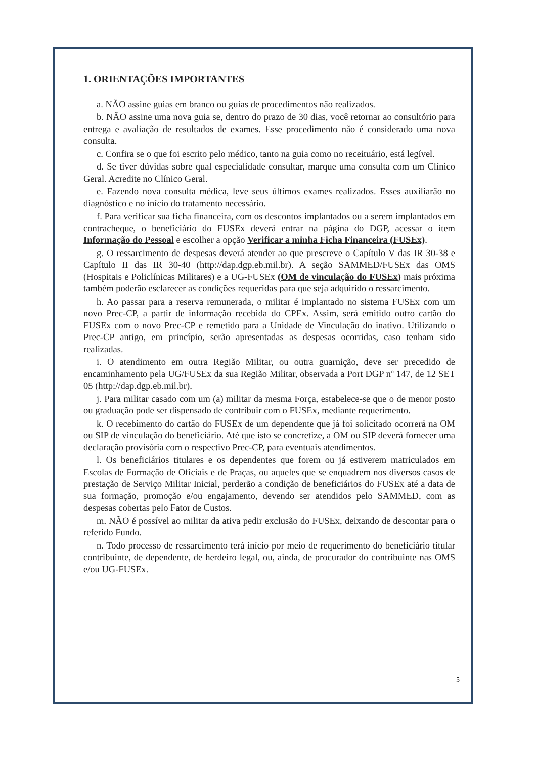1. ORIENTAÇÕES IMPORTANTES
a. NÃO assine guias em branco ou guias de procedimentos não realizados.
b. NÃO assine uma nova guia se, dentro do prazo de 30 dias, você retornar ao consultório para entrega e avaliação de resultados de exames. Esse procedimento não é considerado uma nova consulta.
c. Confira se o que foi escrito pelo médico, tanto na guia como no receituário, está legível.
d. Se tiver dúvidas sobre qual especialidade consultar, marque uma consulta com um Clínico Geral. Acredite no Clínico Geral.
e. Fazendo nova consulta médica, leve seus últimos exames realizados. Esses auxiliarão no diagnóstico e no início do tratamento necessário.
f. Para verificar sua ficha financeira, com os descontos implantados ou a serem implantados em contracheque, o beneficiário do FUSEx deverá entrar na página do DGP, acessar o item Informação do Pessoal e escolher a opção Verificar a minha Ficha Financeira (FUSEx).
g. O ressarcimento de despesas deverá atender ao que prescreve o Capítulo V das IR 30-38 e Capítulo II das IR 30-40 (http://dap.dgp.eb.mil.br). A seção SAMMED/FUSEx das OMS (Hospitais e Policlínicas Militares) e a UG-FUSEx (OM de vinculação do FUSEx) mais próxima também poderão esclarecer as condições requeridas para que seja adquirido o ressarcimento.
h. Ao passar para a reserva remunerada, o militar é implantado no sistema FUSEx com um novo Prec-CP, a partir de informação recebida do CPEx. Assim, será emitido outro cartão do FUSEx com o novo Prec-CP e remetido para a Unidade de Vinculação do inativo. Utilizando o Prec-CP antigo, em princípio, serão apresentadas as despesas ocorridas, caso tenham sido realizadas.
i. O atendimento em outra Região Militar, ou outra guarnição, deve ser precedido de encaminhamento pela UG/FUSEx da sua Região Militar, observada a Port DGP nº 147, de 12 SET 05 (http://dap.dgp.eb.mil.br).
j. Para militar casado com um (a) militar da mesma Força, estabelece-se que o de menor posto ou graduação pode ser dispensado de contribuir com o FUSEx, mediante requerimento.
k. O recebimento do cartão do FUSEx de um dependente que já foi solicitado ocorrerá na OM ou SIP de vinculação do beneficiário. Até que isto se concretize, a OM ou SIP deverá fornecer uma declaração provisória com o respectivo Prec-CP, para eventuais atendimentos.
l. Os beneficiários titulares e os dependentes que forem ou já estiverem matriculados em Escolas de Formação de Oficiais e de Praças, ou aqueles que se enquadrem nos diversos casos de prestação de Serviço Militar Inicial, perderão a condição de beneficiários do FUSEx até a data de sua formação, promoção e/ou engajamento, devendo ser atendidos pelo SAMMED, com as despesas cobertas pelo Fator de Custos.
m. NÃO é possível ao militar da ativa pedir exclusão do FUSEx, deixando de descontar para o referido Fundo.
n. Todo processo de ressarcimento terá início por meio de requerimento do beneficiário titular contribuinte, de dependente, de herdeiro legal, ou, ainda, de procurador do contribuinte nas OMS e/ou UG-FUSEx.
5